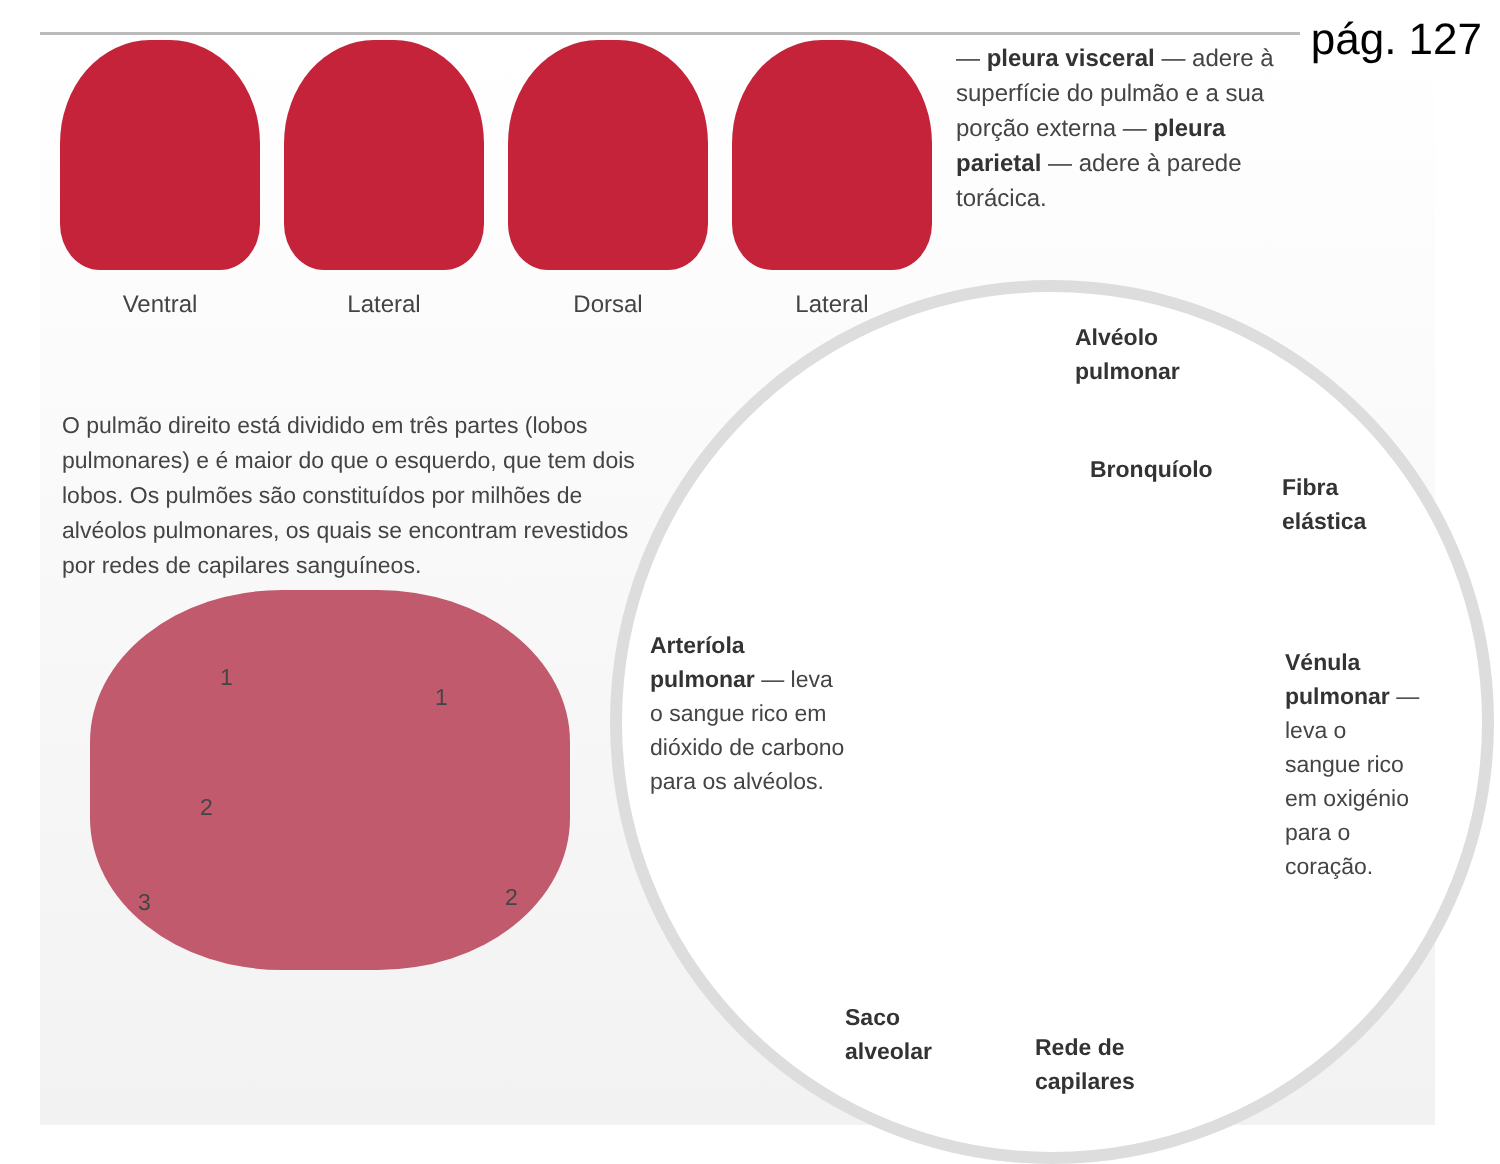pág. 127
Ventral Lateral Dorsal Lateral
— pleura visceral — adere à superfície do pulmão e a sua porção externa — pleura parietal — adere à parede torácica.
O pulmão direito está dividido em três partes (lobos pulmonares) e é maior do que o esquerdo, que tem dois lobos. Os pulmões são constituídos por milhões de alvéolos pulmonares, os quais se encontram revestidos por redes de capilares sanguíneos.
1
2
3
1
2
Alvéolo
pulmonar
Bronquíolo
Fibra
elástica
Arteríola pulmonar — leva o sangue rico em dióxido de carbono para os alvéolos.
Vénula pulmonar — leva o sangue rico em oxigénio para o coração.
Saco
alveolar
Rede de
capilares